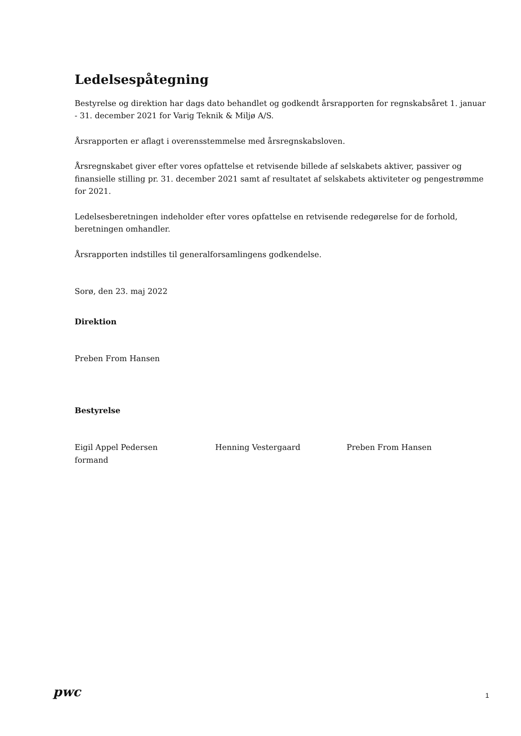Ledelsespåtegning
Bestyrelse og direktion har dags dato behandlet og godkendt årsrapporten for regnskabsåret 1. januar - 31. december 2021 for Varig Teknik & Miljø A/S.
Årsrapporten er aflagt i overensstemmelse med årsregnskabsloven.
Årsregnskabet giver efter vores opfattelse et retvisende billede af selskabets aktiver, passiver og finansielle stilling pr. 31. december 2021 samt af resultatet af selskabets aktiviteter og pengestrømme for 2021.
Ledelsesberetningen indeholder efter vores opfattelse en retvisende redegørelse for de forhold, beretningen omhandler.
Årsrapporten indstilles til generalforsamlingens godkendelse.
Sorø, den 23. maj 2022
Direktion
Preben From Hansen
Bestyrelse
Eigil Appel Pedersen
formand
Henning Vestergaard Preben From Hansen
pwc
1